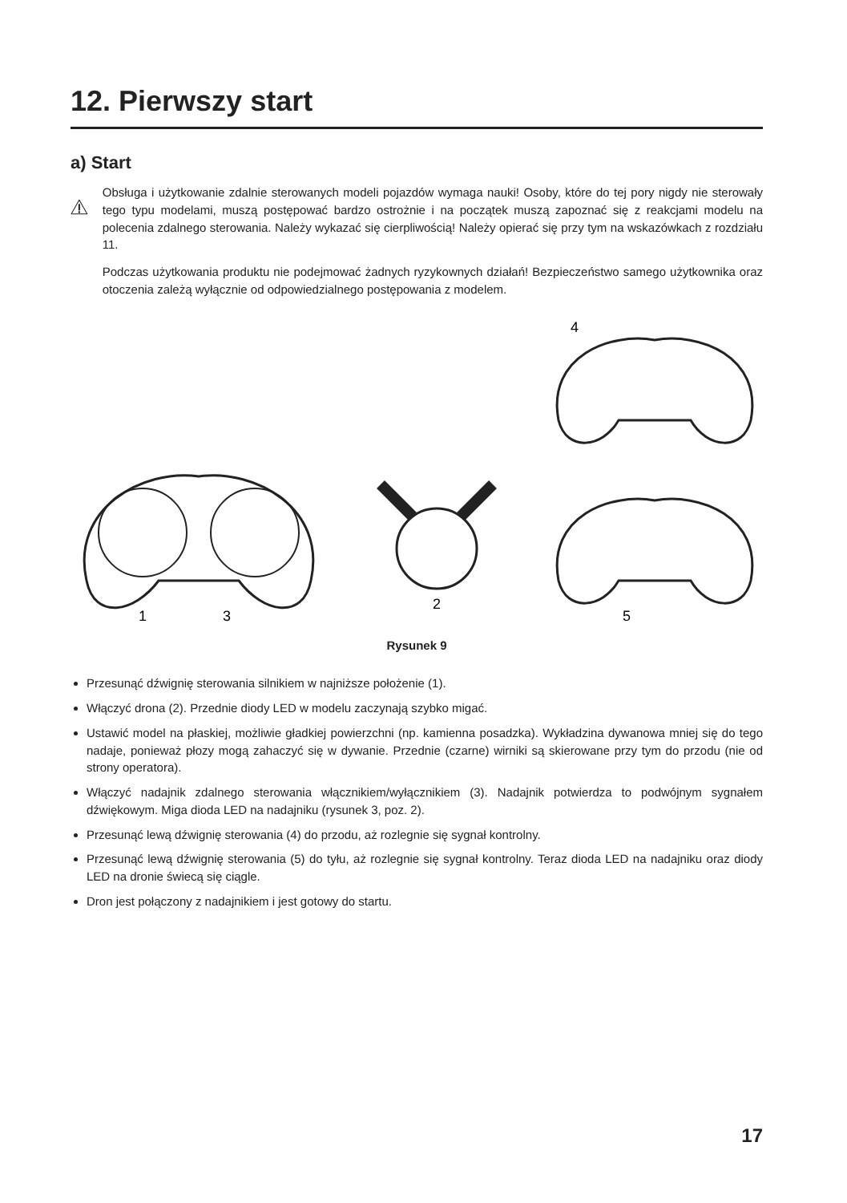12. Pierwszy start
a) Start
Obsługa i użytkowanie zdalnie sterowanych modeli pojazdów wymaga nauki! Osoby, które do tej pory nigdy nie sterowały tego typu modelami, muszą postępować bardzo ostrożnie i na początek muszą zapoznać się z reakcjami modelu na polecenia zdalnego sterowania. Należy wykazać się cierpliwością! Należy opierać się przy tym na wskazówkach z rozdziału 11.
Podczas użytkowania produktu nie podejmować żadnych ryzykownych działań! Bezpieczeństwo samego użytkownika oraz otoczenia zależą wyłącznie od odpowiedzialnego postępowania z modelem.
1
3
2
4
5
Rysunek 9
Przesunąć dźwignię sterowania silnikiem w najniższe położenie (1).
Włączyć drona (2). Przednie diody LED w modelu zaczynają szybko migać.
Ustawić model na płaskiej, możliwie gładkiej powierzchni (np. kamienna posadzka). Wykładzina dywanowa mniej się do tego nadaje, ponieważ płozy mogą zahaczyć się w dywanie. Przednie (czarne) wirniki są skierowane przy tym do przodu (nie od strony operatora).
Włączyć nadajnik zdalnego sterowania włącznikiem/wyłącznikiem (3). Nadajnik potwierdza to podwójnym sygnałem dźwiękowym. Miga dioda LED na nadajniku (rysunek 3, poz. 2).
Przesunąć lewą dźwignię sterowania (4) do przodu, aż rozlegnie się sygnał kontrolny.
Przesunąć lewą dźwignię sterowania (5) do tyłu, aż rozlegnie się sygnał kontrolny. Teraz dioda LED na nadajniku oraz diody LED na dronie świecą się ciągle.
Dron jest połączony z nadajnikiem i jest gotowy do startu.
17